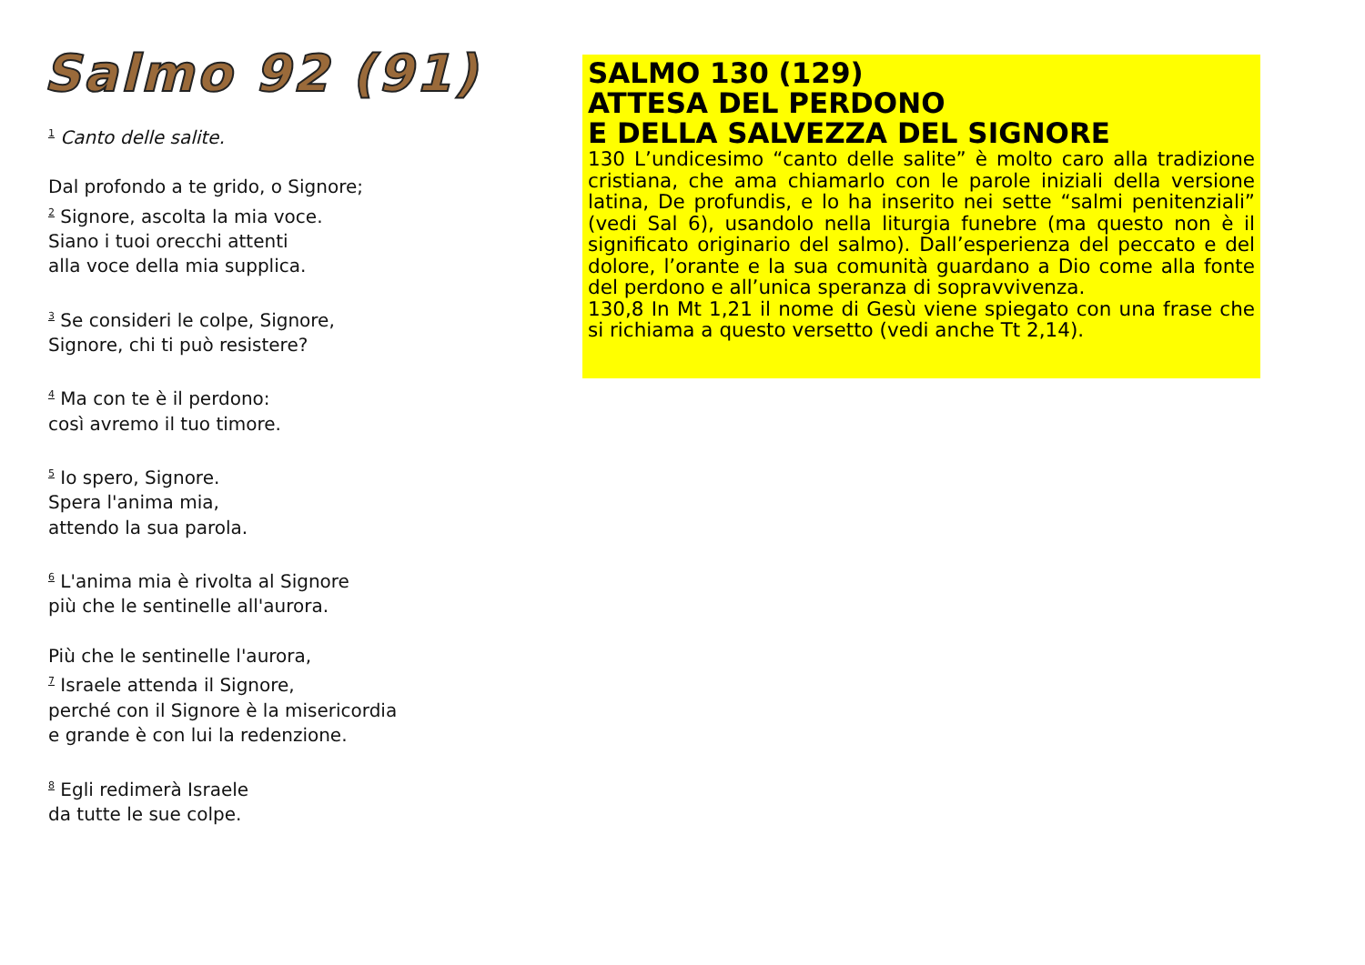Salmo 92 (91)
<sup>1</sup> Canto delle salite.
Dal profondo a te grido, o Signore;
<sup>2</sup> Signore, ascolta la mia voce.
Siano i tuoi orecchi attenti
alla voce della mia supplica.
<sup>3</sup> Se consideri le colpe, Signore,
Signore, chi ti può resistere?
<sup>4</sup> Ma con te è il perdono:
così avremo il tuo timore.
<sup>5</sup> Io spero, Signore.
Spera l'anima mia,
attendo la sua parola.
<sup>6</sup> L'anima mia è rivolta al Signore
più che le sentinelle all'aurora.
Più che le sentinelle l'aurora,
<sup>7</sup> Israele attenda il Signore,
perché con il Signore è la misericordia
e grande è con lui la redenzione.
<sup>8</sup> Egli redimerà Israele
da tutte le sue colpe.
SALMO 130 (129)
ATTESA DEL PERDONO
E DELLA SALVEZZA DEL SIGNORE
130 L’undicesimo “canto delle salite” è molto caro alla tradizione cristiana, che ama chiamarlo con le parole iniziali della versione latina, De profundis, e lo ha inserito nei sette “salmi penitenziali” (vedi Sal 6), usandolo nella liturgia funebre (ma questo non è il significato originario del salmo). Dall’esperienza del peccato e del dolore, l’orante e la sua comunità guardano a Dio come alla fonte del perdono e all’unica speranza di sopravvivenza.
130,8 In Mt 1,21 il nome di Gesù viene spiegato con una frase che si richiama a questo versetto (vedi anche Tt 2,14).